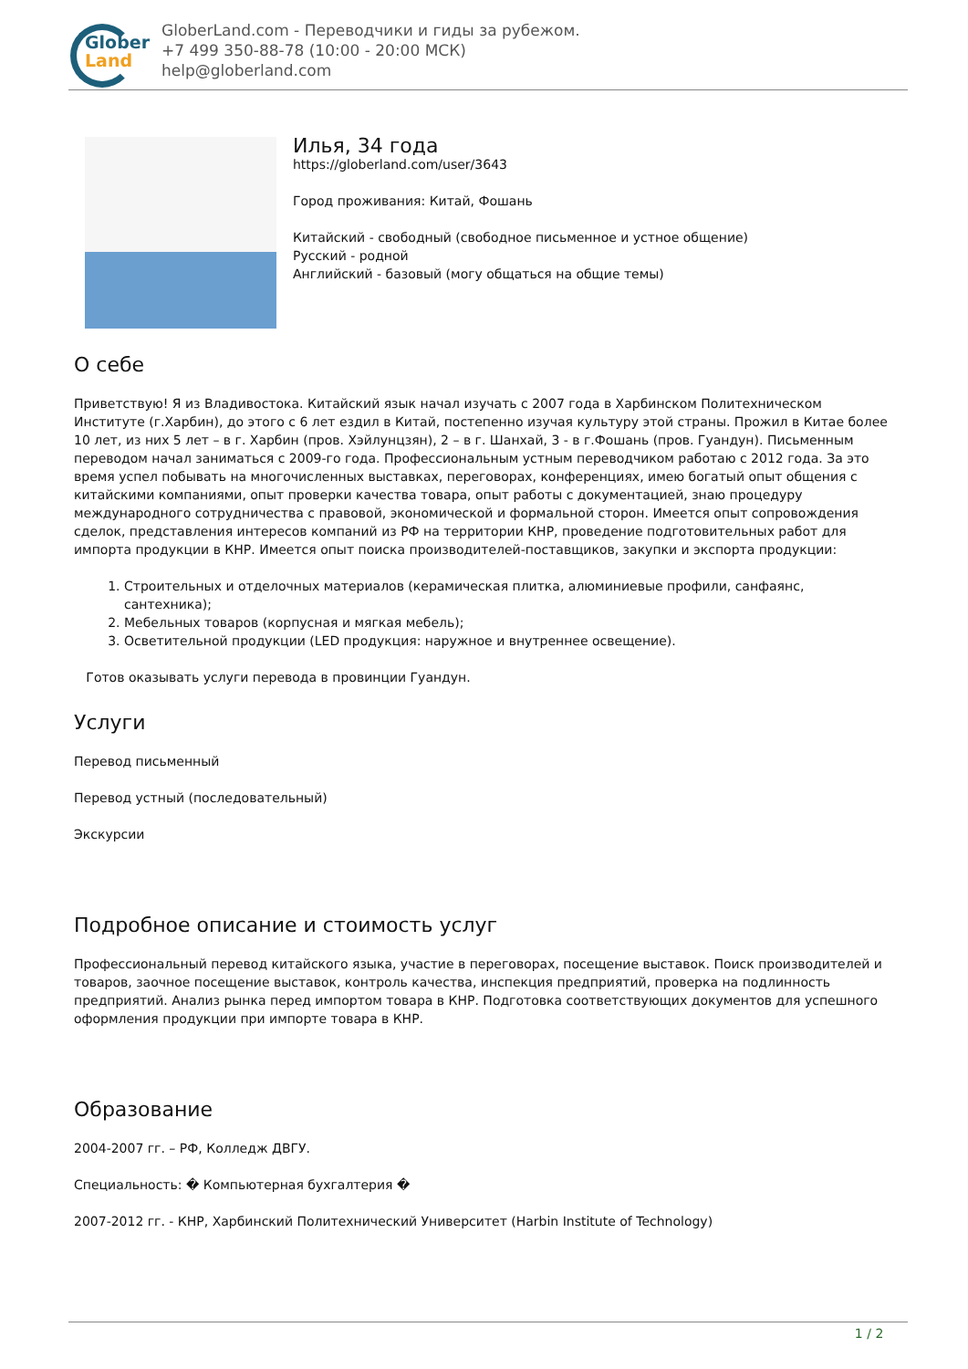Glober
Land
GloberLand.com - Переводчики и гиды за рубежом.
+7 499 350-88-78 (10:00 - 20:00 МСК)
help@globerland.com
Илья, 34 года
https://globerland.com/user/3643
Город проживания: Китай, Фошань
Китайский - свободный (свободное письменное и устное общение)
Русский - родной
Английский - базовый (могу общаться на общие темы)
О себе
Приветствую! Я из Владивостока. Китайский язык начал изучать с 2007 года в Харбинском Политехническом Институте (г.Харбин), до этого с 6 лет ездил в Китай, постепенно изучая культуру этой страны. Прожил в Китае более 10 лет, из них 5 лет – в г. Харбин (пров. Хэйлунцзян), 2 – в г. Шанхай, 3 - в г.Фошань (пров. Гуандун). Письменным переводом начал заниматься с 2009-го года. Профессиональным устным переводчиком работаю с 2012 года. За это время успел побывать на многочисленных выставках, переговорах, конференциях, имею богатый опыт общения с китайскими компаниями, опыт проверки качества товара, опыт работы с документацией, знаю процедуру международного сотрудничества с правовой, экономической и формальной сторон. Имеется опыт сопровождения сделок, представления интересов компаний из РФ на территории КНР, проведение подготовительных работ для импорта продукции в КНР. Имеется опыт поиска производителей-поставщиков, закупки и экспорта продукции:
1. Строительных и отделочных материалов (керамическая плитка, алюминиевые профили, санфаянс, сантехника);
2. Мебельных товаров (корпусная и мягкая мебель);
3. Осветительной продукции (LED продукция: наружное и внутреннее освещение).
Готов оказывать услуги перевода в провинции Гуандун.
Услуги
Перевод письменный
Перевод устный (последовательный)
Экскурсии
Подробное описание и стоимость услуг
Профессиональный перевод китайского языка, участие в переговорах, посещение выставок. Поиск производителей и товаров, заочное посещение выставок, контроль качества, инспекция предприятий, проверка на подлинность предприятий. Анализ рынка перед импортом товара в КНР. Подготовка соответствующих документов для успешного оформления продукции при импорте товара в КНР.
Образование
2004-2007 гг. – РФ, Колледж ДВГУ.
Специальность: � Компьютерная бухгалтерия �
2007-2012 гг. - КНР, Харбинский Политехнический Университет (Harbin Institute of Technology)
1 / 2